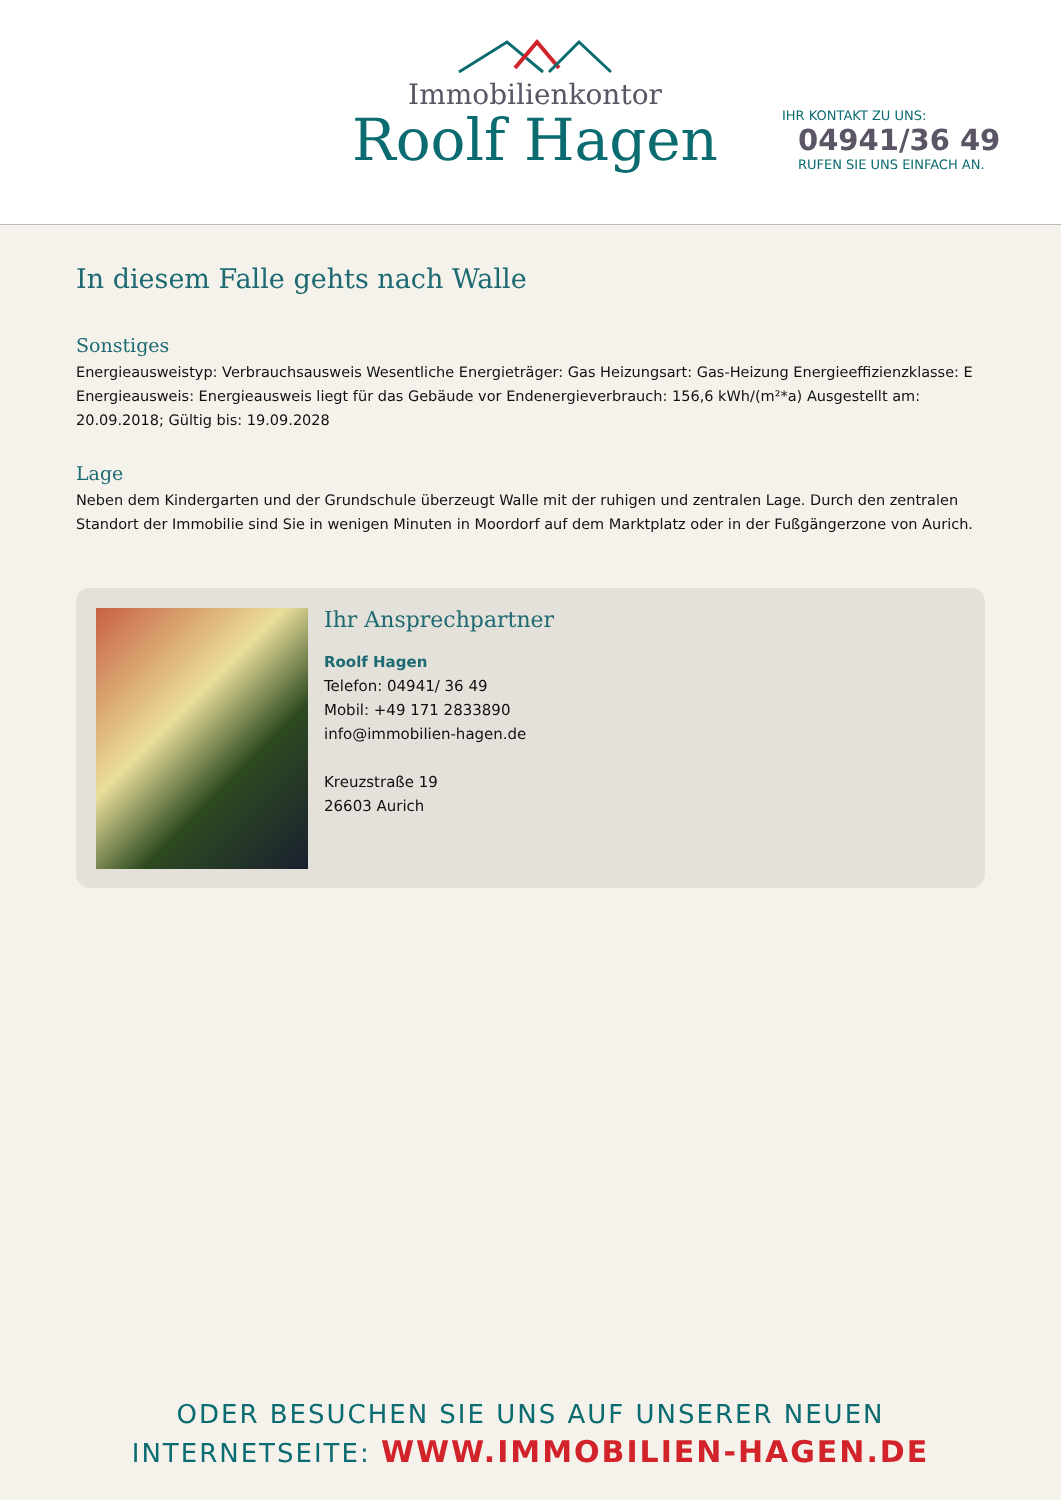Immobilienkontor
Roolf Hagen
IHR KONTAKT ZU UNS:
04941/36 49
RUFEN SIE UNS EINFACH AN.
In diesem Falle gehts nach Walle
Sonstiges
Energieausweistyp: Verbrauchsausweis Wesentliche Energieträger: Gas Heizungsart: Gas-Heizung Energieeffizienzklasse: E Energieausweis: Energieausweis liegt für das Gebäude vor Endenergieverbrauch: 156,6 kWh/(m²*a) Ausgestellt am: 20.09.2018; Gültig bis: 19.09.2028
Lage
Neben dem Kindergarten und der Grundschule überzeugt Walle mit der ruhigen und zentralen Lage. Durch den zentralen Standort der Immobilie sind Sie in wenigen Minuten in Moordorf auf dem Marktplatz oder in der Fußgängerzone von Aurich.
Ihr Ansprechpartner
Roolf Hagen
Telefon: 04941/ 36 49
Mobil: +49 171 2833890
info@immobilien-hagen.de
Kreuzstraße 19
26603 Aurich
ODER BESUCHEN SIE UNS AUF UNSERER NEUEN
INTERNETSEITE: WWW.IMMOBILIEN-HAGEN.DE